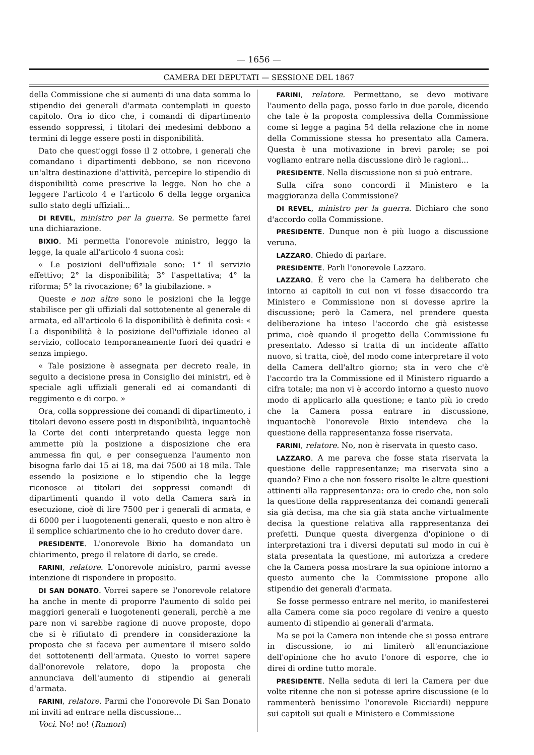— 1656 —
CAMERA DEI DEPUTATI — SESSIONE DEL 1867
della Commissione che si aumenti di una data somma lo stipendio dei generali d'armata contemplati in questo capitolo. Ora io dico che, i comandi di dipartimento essendo soppressi, i titolari dei medesimi debbono a termini di legge essere posti in disponibilità.
Dato che quest'oggi fosse il 2 ottobre, i generali che comandano i dipartimenti debbono, se non ricevono un'altra destinazione d'attività, percepire lo stipendio di disponibilità come prescrive la legge. Non ho che a leggere l'articolo 4 e l'articolo 6 della legge organica sullo stato degli uffiziali...
DI REVEL, ministro per la guerra. Se permette farei una dichiarazione.
BIXIO. Mi permetta l'onorevole ministro, leggo la legge, la quale all'articolo 4 suona così:
« Le posizioni dell'uffiziale sono: 1° il servizio effettivo; 2° la disponibilità; 3° l'aspettativa; 4° la riforma; 5° la rivocazione; 6° la giubilazione. »
Queste e non altre sono le posizioni che la legge stabilisce per gli uffiziali dal sottotenente al generale di armata, ed all'articolo 6 la disponibilità è definita così: « La disponibilità è la posizione dell'uffiziale idoneo al servizio, collocato temporaneamente fuori dei quadri e senza impiego.
« Tale posizione è assegnata per decreto reale, in seguito a decisione presa in Consiglio dei ministri, ed è speciale agli uffiziali generali ed ai comandanti di reggimento e di corpo. »
Ora, colla soppressione dei comandi di dipartimento, i titolari devono essere posti in disponibilità, inquantochè la Corte dei conti interpretando questa legge non ammette più la posizione a disposizione che era ammessa fin qui, e per conseguenza l'aumento non bisogna farlo dai 15 ai 18, ma dai 7500 ai 18 mila. Tale essendo la posizione e lo stipendio che la legge riconosce ai titolari dei soppressi comandi di dipartimenti quando il voto della Camera sarà in esecuzione, cioè di lire 7500 per i generali di armata, e di 6000 per i luogotenenti generali, questo e non altro è il semplice schiarimento che io ho creduto dover dare.
PRESIDENTE. L'onorevole Bixio ha domandato un chiarimento, prego il relatore di darlo, se crede.
FARINI, relatore. L'onorevole ministro, parmi avesse intenzione di rispondere in proposito.
DI SAN DONATO. Vorrei sapere se l'onorevole relatore ha anche in mente di proporre l'aumento di soldo pei maggiori generali e luogotenenti generali, perchè a me pare non vi sarebbe ragione di nuove proposte, dopo che si è rifiutato di prendere in considerazione la proposta che si faceva per aumentare il misero soldo dei sottotenenti dell'armata. Questo io vorrei sapere dall'onorevole relatore, dopo la proposta che annunciava dell'aumento di stipendio ai generali d'armata.
FARINI, relatore. Parmi che l'onorevole Di San Donato mi inviti ad entrare nella discussione...
Voci. No! no! (Rumori)
FARINI, relatore. Permettano, se devo motivare l'aumento della paga, posso farlo in due parole, dicendo che tale è la proposta complessiva della Commissione come si legge a pagina 54 della relazione che in nome della Commissione stessa ho presentato alla Camera. Questa è una motivazione in brevi parole; se poi vogliamo entrare nella discussione dirò le ragioni...
PRESIDENTE. Nella discussione non si può entrare.
Sulla cifra sono concordi il Ministero e la maggioranza della Commissione?
DI REVEL, ministro per la guerra. Dichiaro che sono d'accordo colla Commissione.
PRESIDENTE. Dunque non è più luogo a discussione veruna.
LAZZARO. Chiedo di parlare.
PRESIDENTE. Parli l'onorevole Lazzaro.
LAZZARO. È vero che la Camera ha deliberato che intorno ai capitoli in cui non vi fosse disaccordo tra Ministero e Commissione non si dovesse aprire la discussione; però la Camera, nel prendere questa deliberazione ha inteso l'accordo che già esistesse prima, cioè quando il progetto della Commissione fu presentato. Adesso si tratta di un incidente affatto nuovo, si tratta, cioè, del modo come interpretare il voto della Camera dell'altro giorno; sta in vero che c'è l'accordo tra la Commissione ed il Ministero riguardo a cifra totale; ma non vi è accordo intorno a questo nuovo modo di applicarlo alla questione; e tanto più io credo che la Camera possa entrare in discussione, inquantochè l'onorevole Bixio intendeva che la questione della rappresentanza fosse riservata.
FARINI, relatore. No, non è riservata in questo caso.
LAZZARO. A me pareva che fosse stata riservata la questione delle rappresentanze; ma riservata sino a quando? Fino a che non fossero risolte le altre questioni attinenti alla rappresentanza: ora io credo che, non solo la questione della rappresentanza dei comandi generali sia già decisa, ma che sia già stata anche virtualmente decisa la questione relativa alla rappresentanza dei prefetti. Dunque questa divergenza d'opinione o di interpretazioni tra i diversi deputati sul modo in cui è stata presentata la questione, mi autorizza a credere che la Camera possa mostrare la sua opinione intorno a questo aumento che la Commissione propone allo stipendio dei generali d'armata.
Se fosse permesso entrare nel merito, io manifesterei alla Camera come sia poco regolare di venire a questo aumento di stipendio ai generali d'armata.
Ma se poi la Camera non intende che si possa entrare in discussione, io mi limiterò all'enunciazione dell'opinione che ho avuto l'onore di esporre, che io direi di ordine tutto morale.
PRESIDENTE. Nella seduta di ieri la Camera per due volte ritenne che non si potesse aprire discussione (e lo rammenterà benissimo l'onorevole Ricciardi) neppure sui capitoli sui quali e Ministero e Commissione